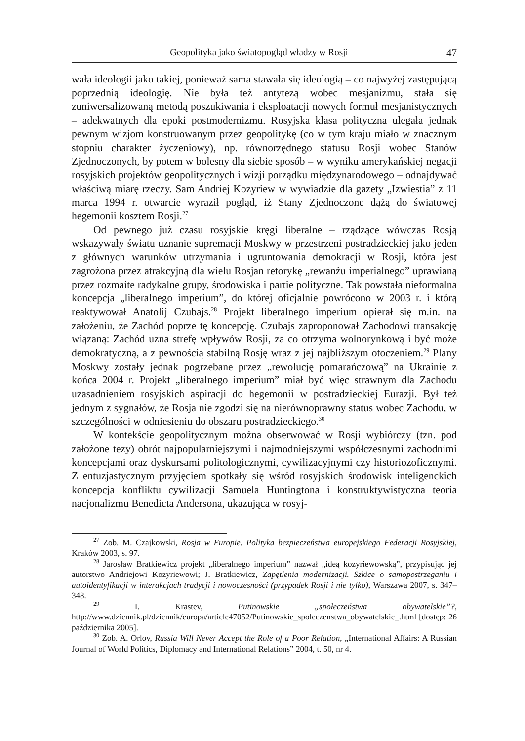Geopolityka jako światopogląd władzy w Rosji 47
wała ideologii jako takiej, ponieważ sama stawała się ideologią – co najwyżej zastępującą poprzednią ideologię. Nie była też antytezą wobec mesjanizmu, stała się zuniwersalizowaną metodą poszukiwania i eksploatacji nowych formuł mesjanistycznych – adekwatnych dla epoki postmodernizmu. Rosyjska klasa polityczna ulegała jednak pewnym wizjom konstruowanym przez geopolitykę (co w tym kraju miało w znacznym stopniu charakter życzeniowy), np. równorzędnego statusu Rosji wobec Stanów Zjednoczonych, by potem w bolesny dla siebie sposób – w wyniku amerykańskiej negacji rosyjskich projektów geopolitycznych i wizji porządku międzynarodowego – odnajdywać właściwą miarę rzeczy. Sam Andriej Kozyriew w wywiadzie dla gazety „Izwiestia” z 11 marca 1994 r. otwarcie wyraził pogląd, iż Stany Zjednoczone dążą do światowej hegemonii kosztem Rosji.<sup>27</sup>
Od pewnego już czasu rosyjskie kręgi liberalne – rządzące wówczas Rosją wskazywały światu uznanie supremacji Moskwy w przestrzeni postradzieckiej jako jeden z głównych warunków utrzymania i ugruntowania demokracji w Rosji, która jest zagrożona przez atrakcyjną dla wielu Rosjan retorykę „rewanżu imperialnego” uprawianą przez rozmaite radykalne grupy, środowiska i partie polityczne. Tak powstała nieformalna koncepcja „liberalnego imperium”, do której oficjalnie powrócono w 2003 r. i którą reaktywował Anatolij Czubajs.<sup>28</sup> Projekt liberalnego imperium opierał się m.in. na założeniu, że Zachód poprze tę koncepcję. Czubajs zaproponował Zachodowi transakcję wiązaną: Zachód uzna strefę wpływów Rosji, za co otrzyma wolnorynkową i być może demokratyczną, a z pewnością stabilną Rosję wraz z jej najbliższym otoczeniem.<sup>29</sup> Plany Moskwy zostały jednak pogrzebane przez „rewolucję pomarańczową” na Ukrainie z końca 2004 r. Projekt „liberalnego imperium” miał być więc strawnym dla Zachodu uzasadnieniem rosyjskich aspiracji do hegemonii w postradzieckiej Eurazji. Był też jednym z sygnałów, że Rosja nie zgodzi się na nierównoprawny status wobec Zachodu, w szczególności w odniesieniu do obszaru postradzieckiego.<sup>30</sup>
W kontekście geopolitycznym można obserwować w Rosji wybiórczy (tzn. pod założone tezy) obrót najpopularniejszymi i najmodniejszymi współczesnymi zachodnimi koncepcjami oraz dyskursami politologicznymi, cywilizacyjnymi czy historiozoficznymi. Z entuzjastycznym przyjęciem spotkały się wśród rosyjskich środowisk inteligenckich koncepcja konfliktu cywilizacji Samuela Huntingtona i konstruktywistyczna teoria nacjonalizmu Benedicta Andersona, ukazująca w rosyj-
<sup>27</sup> Zob. M. Czajkowski, Rosja w Europie. Polityka bezpieczeństwa europejskiego Federacji Rosyjskiej, Kraków 2003, s. 97.
<sup>28</sup> Jarosław Bratkiewicz projekt „liberalnego imperium” nazwał „ideą kozyriewowską”, przypisując jej autorstwo Andriejowi Kozyriewowi; J. Bratkiewicz, Zapętlenia modernizacji. Szkice o samopostrzeganiu i autoidentyfikacji w interakcjach tradycji i nowoczesności (przypadek Rosji i nie tylko), Warszawa 2007, s. 347–348.
<sup>29</sup> I. Krastev, Putinowskie „społeczeństwa obywatelskie”?, http://www.dziennik.pl/dziennik/europa/article47052/Putinowskie_spoleczenstwa_obywatelskie_.html [dostęp: 26 października 2005].
<sup>30</sup> Zob. A. Orlov, Russia Will Never Accept the Role of a Poor Relation, „International Affairs: A Russian Journal of World Politics, Diplomacy and International Relations” 2004, t. 50, nr 4.